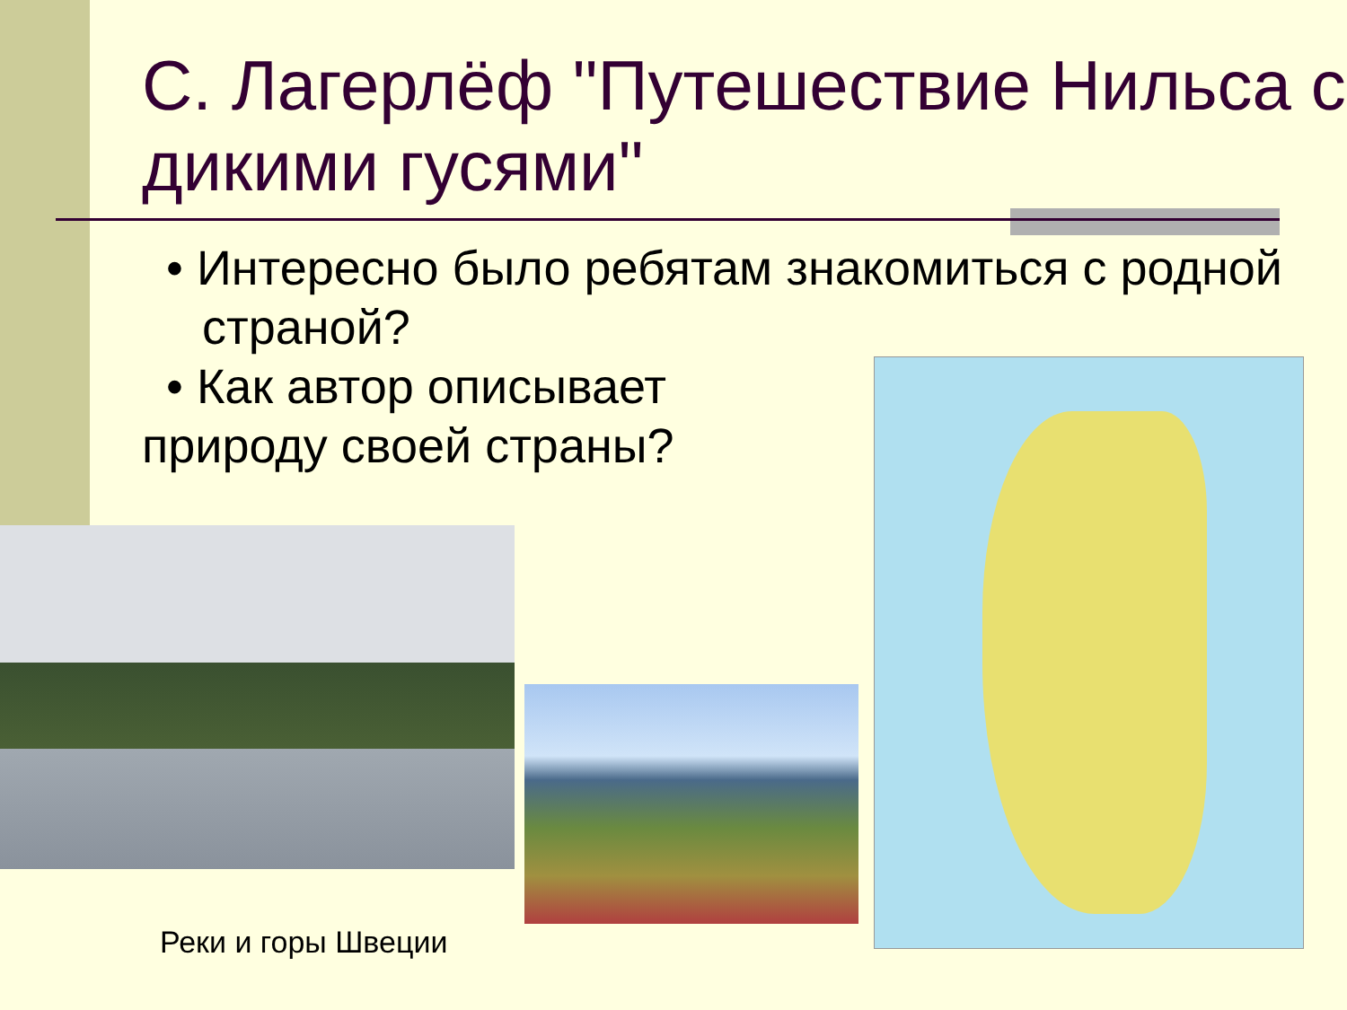С. Лагерлёф "Путешествие Нильса с дикими гусями"
• Интересно было ребятам знакомиться с родной страной?
• Как автор описывает
природу своей страны?
Реки и горы Швеции